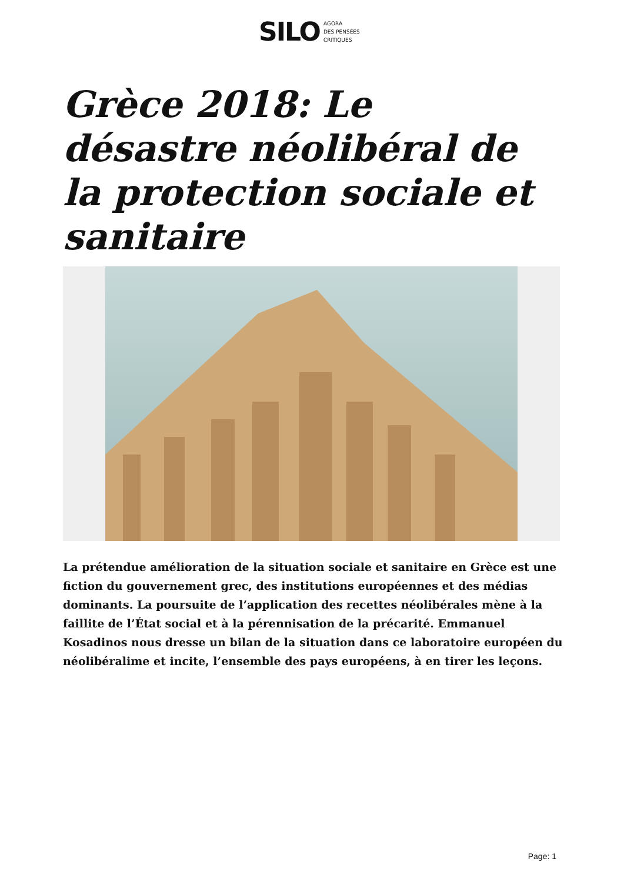SILO AGORA
DES PENSÉES
CRITIQUES
Grèce 2018: Le désastre néolibéral de la protection sociale et sanitaire
La prétendue amélioration de la situation sociale et sanitaire en Grèce est une fiction du gouvernement grec, des institutions européennes et des médias dominants. La poursuite de l’application des recettes néolibérales mène à la faillite de l’État social et à la pérennisation de la précarité. Emmanuel Kosadinos nous dresse un bilan de la situation dans ce laboratoire européen du néolibéralime et incite, l’ensemble des pays européens, à en tirer les leçons.
Page: 1